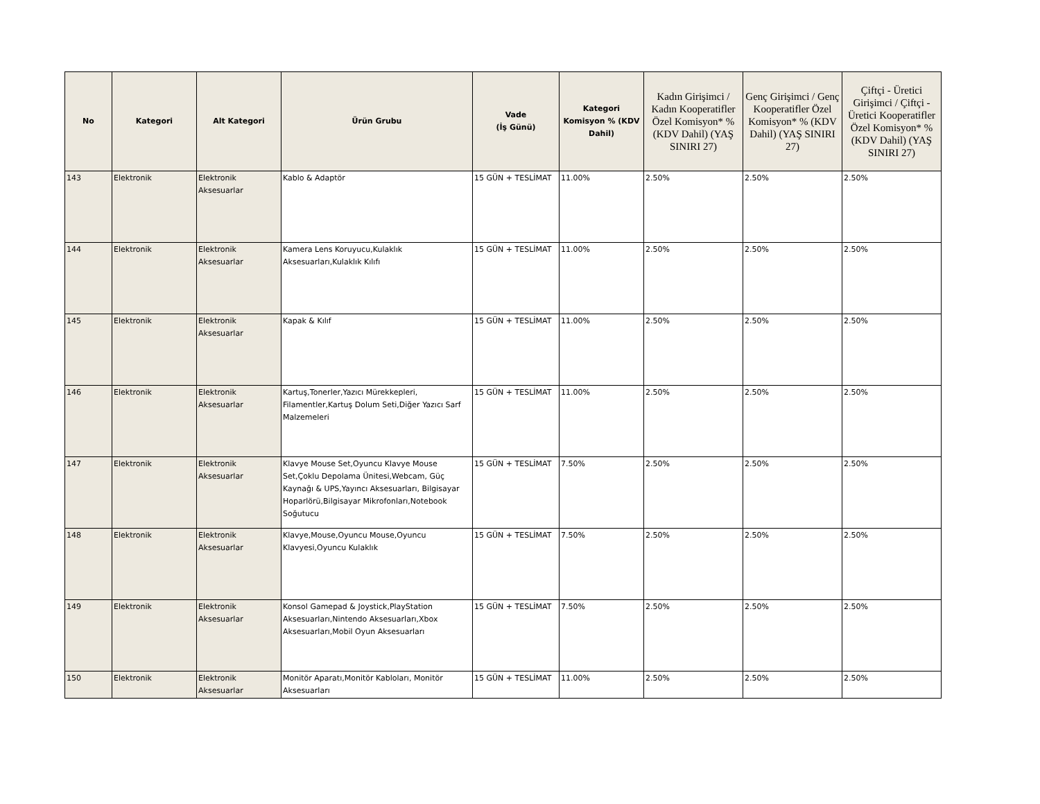| No | Kategori | Alt Kategori | Ürün Grubu | Vade (İş Günü) | Kategori Komisyon % (KDV Dahil) | Kadın Girişimci / Kadın Kooperatifler Özel Komisyon* % (KDV Dahil) (YAŞ SINIRI 27) | Genç Girişimci / Genç Kooperatifler Özel Komisyon* % (KDV Dahil) (YAŞ SINIRI 27) | Çiftçi - Üretici Girişimci / Çiftçi - Üretici Kooperatifler Özel Komisyon* % (KDV Dahil) (YAŞ SINIRI 27) |
| --- | --- | --- | --- | --- | --- | --- | --- | --- |
| 143 | Elektronik | Elektronik Aksesuarlar | Kablo & Adaptör | 15 GÜN + TESLİMAT | 11.00% | 2.50% | 2.50% | 2.50% |
| 144 | Elektronik | Elektronik Aksesuarlar | Kamera Lens Koruyucu,Kulaklık Aksesuarları,Kulaklık Kılıfı | 15 GÜN + TESLİMAT | 11.00% | 2.50% | 2.50% | 2.50% |
| 145 | Elektronik | Elektronik Aksesuarlar | Kapak & Kılıf | 15 GÜN + TESLİMAT | 11.00% | 2.50% | 2.50% | 2.50% |
| 146 | Elektronik | Elektronik Aksesuarlar | Kartuş,Tonerler,Yazıcı Mürekkepleri, Filamentler,Kartuş Dolum Seti,Diğer Yazıcı Sarf Malzemeleri | 15 GÜN + TESLİMAT | 11.00% | 2.50% | 2.50% | 2.50% |
| 147 | Elektronik | Elektronik Aksesuarlar | Klavye Mouse Set,Oyuncu Klavye Mouse Set,Çoklu Depolama Ünitesi,Webcam, Güç Kaynağı & UPS,Yayıncı Aksesuarları, Bilgisayar Hoparlörü,Bilgisayar Mikrofonları,Notebook Soğutucu | 15 GÜN + TESLİMAT | 7.50% | 2.50% | 2.50% | 2.50% |
| 148 | Elektronik | Elektronik Aksesuarlar | Klavye,Mouse,Oyuncu Mouse,Oyuncu Klavyesi,Oyuncu Kulaklık | 15 GÜN + TESLİMAT | 7.50% | 2.50% | 2.50% | 2.50% |
| 149 | Elektronik | Elektronik Aksesuarlar | Konsol Gamepad & Joystick,PlayStation Aksesuarları,Nintendo Aksesuarları,Xbox Aksesuarları,Mobil Oyun Aksesuarları | 15 GÜN + TESLİMAT | 7.50% | 2.50% | 2.50% | 2.50% |
| 150 | Elektronik | Elektronik Aksesuarlar | Monitör Aparatı,Monitör Kabloları, Monitör Aksesuarları | 15 GÜN + TESLİMAT | 11.00% | 2.50% | 2.50% | 2.50% |